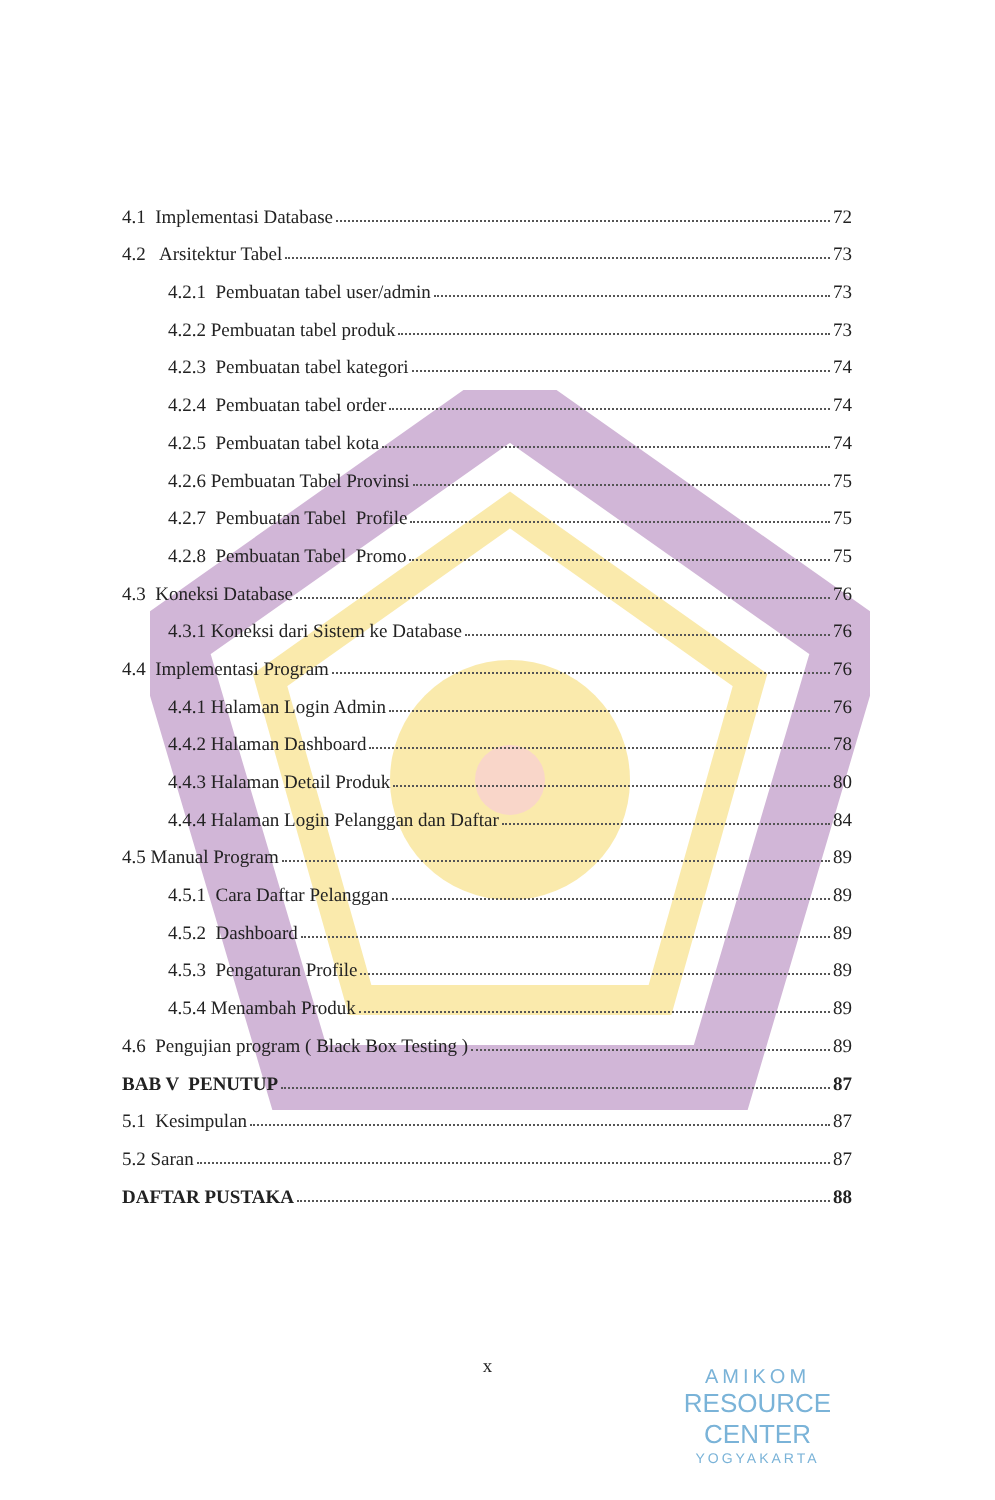4.1 Implementasi Database 72
4.2 Arsitektur Tabel 73
4.2.1 Pembuatan tabel user/admin 73
4.2.2 Pembuatan tabel produk 73
4.2.3 Pembuatan tabel kategori 74
4.2.4 Pembuatan tabel order 74
4.2.5 Pembuatan tabel kota 74
4.2.6 Pembuatan Tabel Provinsi 75
4.2.7 Pembuatan Tabel Profile 75
4.2.8 Pembuatan Tabel Promo 75
4.3 Koneksi Database 76
4.3.1 Koneksi dari Sistem ke Database 76
4.4 Implementasi Program 76
4.4.1 Halaman Login Admin 76
4.4.2 Halaman Dashboard 78
4.4.3 Halaman Detail Produk 80
4.4.4 Halaman Login Pelanggan dan Daftar 84
4.5 Manual Program 89
4.5.1 Cara Daftar Pelanggan 89
4.5.2 Dashboard 89
4.5.3 Pengaturan Profile 89
4.5.4 Menambah Produk 89
4.6 Pengujian program ( Black Box Testing ) 89
BAB V PENUTUP 87
5.1 Kesimpulan 87
5.2 Saran 87
DAFTAR PUSTAKA 88
x
AMIKOM
RESOURCE CENTER
YOGYAKARTA